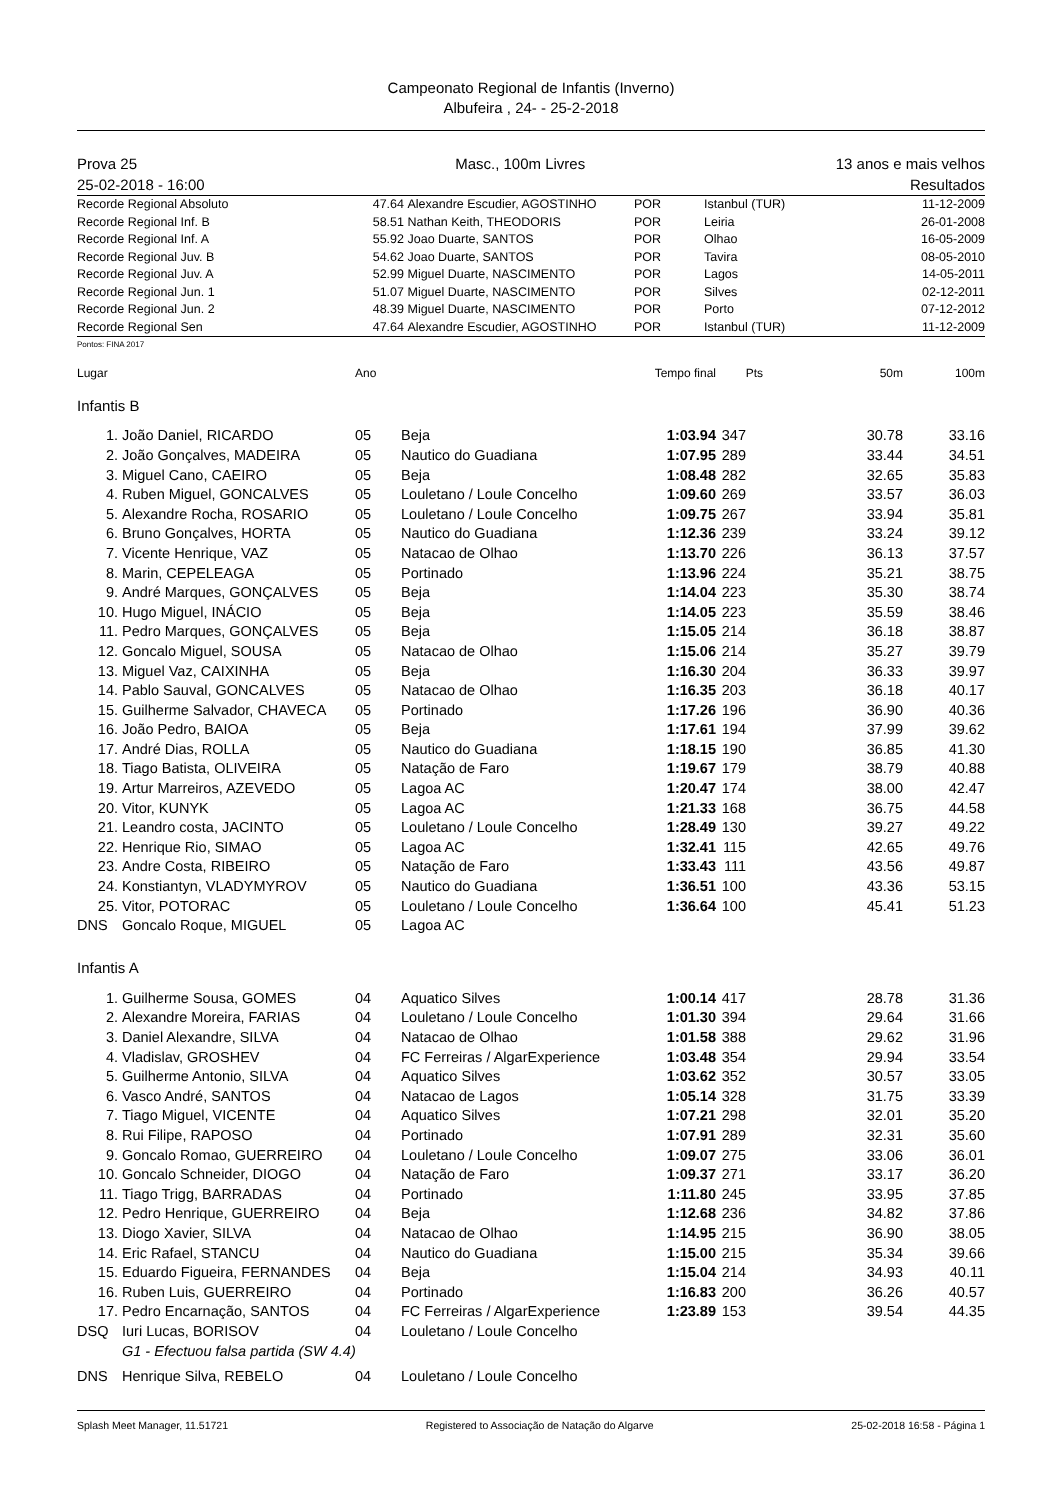Campeonato Regional de Infantis (Inverno)
Albufeira , 24- - 25-2-2018
Prova 25
25-02-2018 - 16:00
Masc., 100m Livres 13 anos e mais velhos
Resultados
| Recorde Regional Absoluto | 47.64 | Alexandre Escudier, AGOSTINHO | POR | Istanbul (TUR) | 11-12-2009 |
| Recorde Regional Inf. B | 58.51 | Nathan Keith, THEODORIS | POR | Leiria | 26-01-2008 |
| Recorde Regional Inf. A | 55.92 | Joao Duarte, SANTOS | POR | Olhao | 16-05-2009 |
| Recorde Regional Juv. B | 54.62 | Joao Duarte, SANTOS | POR | Tavira | 08-05-2010 |
| Recorde Regional Juv. A | 52.99 | Miguel Duarte, NASCIMENTO | POR | Lagos | 14-05-2011 |
| Recorde Regional Jun. 1 | 51.07 | Miguel Duarte, NASCIMENTO | POR | Silves | 02-12-2011 |
| Recorde Regional Jun. 2 | 48.39 | Miguel Duarte, NASCIMENTO | POR | Porto | 07-12-2012 |
| Recorde Regional Sen | 47.64 | Alexandre Escudier, AGOSTINHO | POR | Istanbul (TUR) | 11-12-2009 |
Pontos: FINA 2017
| Lugar | Ano | | Tempo final | Pts | 50m | 100m |
Infantis B
| 1. | João Daniel, RICARDO | 05 | Beja | 1:03.94 | 347 | 30.78 | 33.16 |
| 2. | João Gonçalves, MADEIRA | 05 | Nautico do Guadiana | 1:07.95 | 289 | 33.44 | 34.51 |
| 3. | Miguel Cano, CAEIRO | 05 | Beja | 1:08.48 | 282 | 32.65 | 35.83 |
| 4. | Ruben Miguel, GONCALVES | 05 | Louletano / Loule Concelho | 1:09.60 | 269 | 33.57 | 36.03 |
| 5. | Alexandre Rocha, ROSARIO | 05 | Louletano / Loule Concelho | 1:09.75 | 267 | 33.94 | 35.81 |
| 6. | Bruno Gonçalves, HORTA | 05 | Nautico do Guadiana | 1:12.36 | 239 | 33.24 | 39.12 |
| 7. | Vicente Henrique, VAZ | 05 | Natacao de Olhao | 1:13.70 | 226 | 36.13 | 37.57 |
| 8. | Marin, CEPELEAGA | 05 | Portinado | 1:13.96 | 224 | 35.21 | 38.75 |
| 9. | André Marques, GONÇALVES | 05 | Beja | 1:14.04 | 223 | 35.30 | 38.74 |
| 10. | Hugo Miguel, INÁCIO | 05 | Beja | 1:14.05 | 223 | 35.59 | 38.46 |
| 11. | Pedro Marques, GONÇALVES | 05 | Beja | 1:15.05 | 214 | 36.18 | 38.87 |
| 12. | Goncalo Miguel, SOUSA | 05 | Natacao de Olhao | 1:15.06 | 214 | 35.27 | 39.79 |
| 13. | Miguel Vaz, CAIXINHA | 05 | Beja | 1:16.30 | 204 | 36.33 | 39.97 |
| 14. | Pablo Sauval, GONCALVES | 05 | Natacao de Olhao | 1:16.35 | 203 | 36.18 | 40.17 |
| 15. | Guilherme Salvador, CHAVECA | 05 | Portinado | 1:17.26 | 196 | 36.90 | 40.36 |
| 16. | João Pedro, BAIOA | 05 | Beja | 1:17.61 | 194 | 37.99 | 39.62 |
| 17. | André Dias, ROLLA | 05 | Nautico do Guadiana | 1:18.15 | 190 | 36.85 | 41.30 |
| 18. | Tiago Batista, OLIVEIRA | 05 | Natação de Faro | 1:19.67 | 179 | 38.79 | 40.88 |
| 19. | Artur Marreiros, AZEVEDO | 05 | Lagoa AC | 1:20.47 | 174 | 38.00 | 42.47 |
| 20. | Vitor, KUNYK | 05 | Lagoa AC | 1:21.33 | 168 | 36.75 | 44.58 |
| 21. | Leandro costa, JACINTO | 05 | Louletano / Loule Concelho | 1:28.49 | 130 | 39.27 | 49.22 |
| 22. | Henrique Rio, SIMAO | 05 | Lagoa AC | 1:32.41 | 115 | 42.65 | 49.76 |
| 23. | Andre Costa, RIBEIRO | 05 | Natação de Faro | 1:33.43 | 111 | 43.56 | 49.87 |
| 24. | Konstiantyn, VLADYMYROV | 05 | Nautico do Guadiana | 1:36.51 | 100 | 43.36 | 53.15 |
| 25. | Vitor, POTORAC | 05 | Louletano / Loule Concelho | 1:36.64 | 100 | 45.41 | 51.23 |
| DNS | Goncalo Roque, MIGUEL | 05 | Lagoa AC | | | | |
Infantis A
| 1. | Guilherme Sousa, GOMES | 04 | Aquatico Silves | 1:00.14 | 417 | 28.78 | 31.36 |
| 2. | Alexandre Moreira, FARIAS | 04 | Louletano / Loule Concelho | 1:01.30 | 394 | 29.64 | 31.66 |
| 3. | Daniel Alexandre, SILVA | 04 | Natacao de Olhao | 1:01.58 | 388 | 29.62 | 31.96 |
| 4. | Vladislav, GROSHEV | 04 | FC Ferreiras / AlgarExperience | 1:03.48 | 354 | 29.94 | 33.54 |
| 5. | Guilherme Antonio, SILVA | 04 | Aquatico Silves | 1:03.62 | 352 | 30.57 | 33.05 |
| 6. | Vasco André, SANTOS | 04 | Natacao de Lagos | 1:05.14 | 328 | 31.75 | 33.39 |
| 7. | Tiago Miguel, VICENTE | 04 | Aquatico Silves | 1:07.21 | 298 | 32.01 | 35.20 |
| 8. | Rui Filipe, RAPOSO | 04 | Portinado | 1:07.91 | 289 | 32.31 | 35.60 |
| 9. | Goncalo Romao, GUERREIRO | 04 | Louletano / Loule Concelho | 1:09.07 | 275 | 33.06 | 36.01 |
| 10. | Goncalo Schneider, DIOGO | 04 | Natação de Faro | 1:09.37 | 271 | 33.17 | 36.20 |
| 11. | Tiago Trigg, BARRADAS | 04 | Portinado | 1:11.80 | 245 | 33.95 | 37.85 |
| 12. | Pedro Henrique, GUERREIRO | 04 | Beja | 1:12.68 | 236 | 34.82 | 37.86 |
| 13. | Diogo Xavier, SILVA | 04 | Natacao de Olhao | 1:14.95 | 215 | 36.90 | 38.05 |
| 14. | Eric Rafael, STANCU | 04 | Nautico do Guadiana | 1:15.00 | 215 | 35.34 | 39.66 |
| 15. | Eduardo Figueira, FERNANDES | 04 | Beja | 1:15.04 | 214 | 34.93 | 40.11 |
| 16. | Ruben Luis, GUERREIRO | 04 | Portinado | 1:16.83 | 200 | 36.26 | 40.57 |
| 17. | Pedro Encarnação, SANTOS | 04 | FC Ferreiras / AlgarExperience | 1:23.89 | 153 | 39.54 | 44.35 |
| DSQ | Iuri Lucas, BORISOV | 04 | Louletano / Loule Concelho | | | | |
| | G1 - Efectuou falsa partida (SW 4.4) | | | | | | |
| DNS | Henrique Silva, REBELO | 04 | Louletano / Loule Concelho | | | | |
Splash Meet Manager, 11.51721 Registered to Associação de Natação do Algarve 25-02-2018 16:58 - Página 1